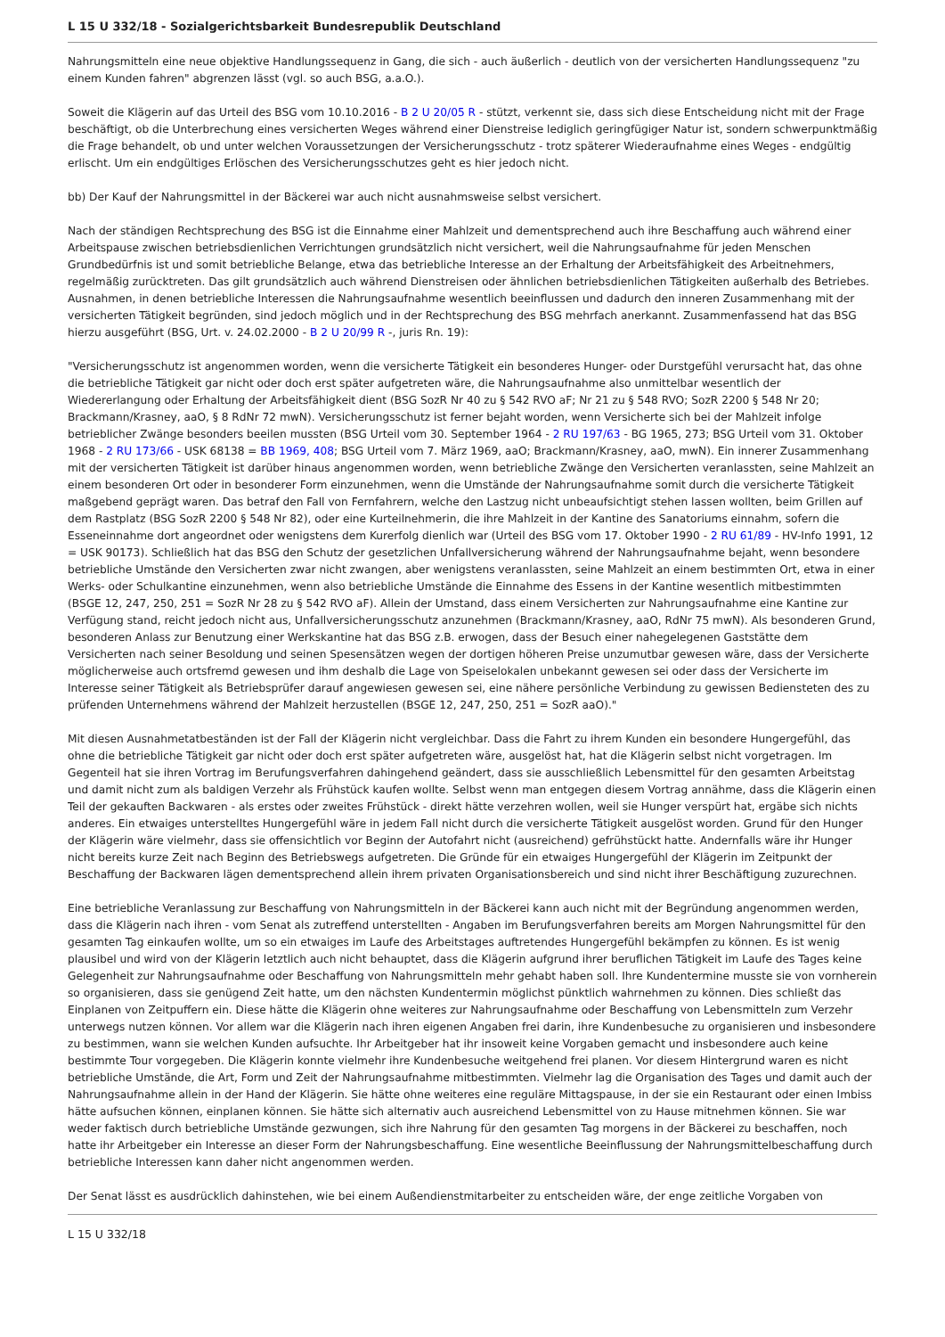L 15 U 332/18 - Sozialgerichtsbarkeit Bundesrepublik Deutschland
Nahrungsmitteln eine neue objektive Handlungssequenz in Gang, die sich - auch äußerlich - deutlich von der versicherten Handlungssequenz "zu einem Kunden fahren" abgrenzen lässt (vgl. so auch BSG, a.a.O.).
Soweit die Klägerin auf das Urteil des BSG vom 10.10.2016 - B 2 U 20/05 R - stützt, verkennt sie, dass sich diese Entscheidung nicht mit der Frage beschäftigt, ob die Unterbrechung eines versicherten Weges während einer Dienstreise lediglich geringfügiger Natur ist, sondern schwerpunktmäßig die Frage behandelt, ob und unter welchen Voraussetzungen der Versicherungsschutz - trotz späterer Wiederaufnahme eines Weges - endgültig erlischt. Um ein endgültiges Erlöschen des Versicherungsschutzes geht es hier jedoch nicht.
bb) Der Kauf der Nahrungsmittel in der Bäckerei war auch nicht ausnahmsweise selbst versichert.
Nach der ständigen Rechtsprechung des BSG ist die Einnahme einer Mahlzeit und dementsprechend auch ihre Beschaffung auch während einer Arbeitspause zwischen betriebsdienlichen Verrichtungen grundsätzlich nicht versichert, weil die Nahrungsaufnahme für jeden Menschen Grundbedürfnis ist und somit betriebliche Belange, etwa das betriebliche Interesse an der Erhaltung der Arbeitsfähigkeit des Arbeitnehmers, regelmäßig zurücktreten. Das gilt grundsätzlich auch während Dienstreisen oder ähnlichen betriebsdienlichen Tätigkeiten außerhalb des Betriebes. Ausnahmen, in denen betriebliche Interessen die Nahrungsaufnahme wesentlich beeinflussen und dadurch den inneren Zusammenhang mit der versicherten Tätigkeit begründen, sind jedoch möglich und in der Rechtsprechung des BSG mehrfach anerkannt. Zusammenfassend hat das BSG hierzu ausgeführt (BSG, Urt. v. 24.02.2000 - B 2 U 20/99 R -, juris Rn. 19):
"Versicherungsschutz ist angenommen worden, wenn die versicherte Tätigkeit ein besonderes Hunger- oder Durstgefühl verursacht hat, das ohne die betriebliche Tätigkeit gar nicht oder doch erst später aufgetreten wäre, die Nahrungsaufnahme also unmittelbar wesentlich der Wiedererlangung oder Erhaltung der Arbeitsfähigkeit dient (BSG SozR Nr 40 zu § 542 RVO aF; Nr 21 zu § 548 RVO; SozR 2200 § 548 Nr 20; Brackmann/Krasney, aaO, § 8 RdNr 72 mwN). Versicherungsschutz ist ferner bejaht worden, wenn Versicherte sich bei der Mahlzeit infolge betrieblicher Zwänge besonders beeilen mussten (BSG Urteil vom 30. September 1964 - 2 RU 197/63 - BG 1965, 273; BSG Urteil vom 31. Oktober 1968 - 2 RU 173/66 - USK 68138 = BB 1969, 408; BSG Urteil vom 7. März 1969, aaO; Brackmann/Krasney, aaO, mwN). Ein innerer Zusammenhang mit der versicherten Tätigkeit ist darüber hinaus angenommen worden, wenn betriebliche Zwänge den Versicherten veranlassten, seine Mahlzeit an einem besonderen Ort oder in besonderer Form einzunehmen, wenn die Umstände der Nahrungsaufnahme somit durch die versicherte Tätigkeit maßgebend geprägt waren. Das betraf den Fall von Fernfahrern, welche den Lastzug nicht unbeaufsichtigt stehen lassen wollten, beim Grillen auf dem Rastplatz (BSG SozR 2200 § 548 Nr 82), oder eine Kurteilnehmerin, die ihre Mahlzeit in der Kantine des Sanatoriums einnahm, sofern die Esseneinnahme dort angeordnet oder wenigstens dem Kurerfolg dienlich war (Urteil des BSG vom 17. Oktober 1990 - 2 RU 61/89 - HV-Info 1991, 12 = USK 90173). Schließlich hat das BSG den Schutz der gesetzlichen Unfallversicherung während der Nahrungsaufnahme bejaht, wenn besondere betriebliche Umstände den Versicherten zwar nicht zwangen, aber wenigstens veranlassten, seine Mahlzeit an einem bestimmten Ort, etwa in einer Werks- oder Schulkantine einzunehmen, wenn also betriebliche Umstände die Einnahme des Essens in der Kantine wesentlich mitbestimmten (BSGE 12, 247, 250, 251 = SozR Nr 28 zu § 542 RVO aF). Allein der Umstand, dass einem Versicherten zur Nahrungsaufnahme eine Kantine zur Verfügung stand, reicht jedoch nicht aus, Unfallversicherungsschutz anzunehmen (Brackmann/Krasney, aaO, RdNr 75 mwN). Als besonderen Grund, besonderen Anlass zur Benutzung einer Werkskantine hat das BSG z.B. erwogen, dass der Besuch einer nahegelegenen Gaststätte dem Versicherten nach seiner Besoldung und seinen Spesensätzen wegen der dortigen höheren Preise unzumutbar gewesen wäre, dass der Versicherte möglicherweise auch ortsfremd gewesen und ihm deshalb die Lage von Speiselokalen unbekannt gewesen sei oder dass der Versicherte im Interesse seiner Tätigkeit als Betriebsprüfer darauf angewiesen gewesen sei, eine nähere persönliche Verbindung zu gewissen Bediensteten des zu prüfenden Unternehmens während der Mahlzeit herzustellen (BSGE 12, 247, 250, 251 = SozR aaO)."
Mit diesen Ausnahmetatbeständen ist der Fall der Klägerin nicht vergleichbar. Dass die Fahrt zu ihrem Kunden ein besondere Hungergefühl, das ohne die betriebliche Tätigkeit gar nicht oder doch erst später aufgetreten wäre, ausgelöst hat, hat die Klägerin selbst nicht vorgetragen. Im Gegenteil hat sie ihren Vortrag im Berufungsverfahren dahingehend geändert, dass sie ausschließlich Lebensmittel für den gesamten Arbeitstag und damit nicht zum als baldigen Verzehr als Frühstück kaufen wollte. Selbst wenn man entgegen diesem Vortrag annähme, dass die Klägerin einen Teil der gekauften Backwaren - als erstes oder zweites Frühstück - direkt hätte verzehren wollen, weil sie Hunger verspürt hat, ergäbe sich nichts anderes. Ein etwaiges unterstelltes Hungergefühl wäre in jedem Fall nicht durch die versicherte Tätigkeit ausgelöst worden. Grund für den Hunger der Klägerin wäre vielmehr, dass sie offensichtlich vor Beginn der Autofahrt nicht (ausreichend) gefrühstückt hatte. Andernfalls wäre ihr Hunger nicht bereits kurze Zeit nach Beginn des Betriebswegs aufgetreten. Die Gründe für ein etwaiges Hungergefühl der Klägerin im Zeitpunkt der Beschaffung der Backwaren lägen dementsprechend allein ihrem privaten Organisationsbereich und sind nicht ihrer Beschäftigung zuzurechnen.
Eine betriebliche Veranlassung zur Beschaffung von Nahrungsmitteln in der Bäckerei kann auch nicht mit der Begründung angenommen werden, dass die Klägerin nach ihren - vom Senat als zutreffend unterstellten - Angaben im Berufungsverfahren bereits am Morgen Nahrungsmittel für den gesamten Tag einkaufen wollte, um so ein etwaiges im Laufe des Arbeitstages auftretendes Hungergefühl bekämpfen zu können. Es ist wenig plausibel und wird von der Klägerin letztlich auch nicht behauptet, dass die Klägerin aufgrund ihrer beruflichen Tätigkeit im Laufe des Tages keine Gelegenheit zur Nahrungsaufnahme oder Beschaffung von Nahrungsmitteln mehr gehabt haben soll. Ihre Kundentermine musste sie von vornherein so organisieren, dass sie genügend Zeit hatte, um den nächsten Kundentermin möglichst pünktlich wahrnehmen zu können. Dies schließt das Einplanen von Zeitpuffern ein. Diese hätte die Klägerin ohne weiteres zur Nahrungsaufnahme oder Beschaffung von Lebensmitteln zum Verzehr unterwegs nutzen können. Vor allem war die Klägerin nach ihren eigenen Angaben frei darin, ihre Kundenbesuche zu organisieren und insbesondere zu bestimmen, wann sie welchen Kunden aufsuchte. Ihr Arbeitgeber hat ihr insoweit keine Vorgaben gemacht und insbesondere auch keine bestimmte Tour vorgegeben. Die Klägerin konnte vielmehr ihre Kundenbesuche weitgehend frei planen. Vor diesem Hintergrund waren es nicht betriebliche Umstände, die Art, Form und Zeit der Nahrungsaufnahme mitbestimmten. Vielmehr lag die Organisation des Tages und damit auch der Nahrungsaufnahme allein in der Hand der Klägerin. Sie hätte ohne weiteres eine reguläre Mittagspause, in der sie ein Restaurant oder einen Imbiss hätte aufsuchen können, einplanen können. Sie hätte sich alternativ auch ausreichend Lebensmittel von zu Hause mitnehmen können. Sie war weder faktisch durch betriebliche Umstände gezwungen, sich ihre Nahrung für den gesamten Tag morgens in der Bäckerei zu beschaffen, noch hatte ihr Arbeitgeber ein Interesse an dieser Form der Nahrungsbeschaffung. Eine wesentliche Beeinflussung der Nahrungsmittelbeschaffung durch betriebliche Interessen kann daher nicht angenommen werden.
Der Senat lässt es ausdrücklich dahinstehen, wie bei einem Außendienstmitarbeiter zu entscheiden wäre, der enge zeitliche Vorgaben von
L 15 U 332/18